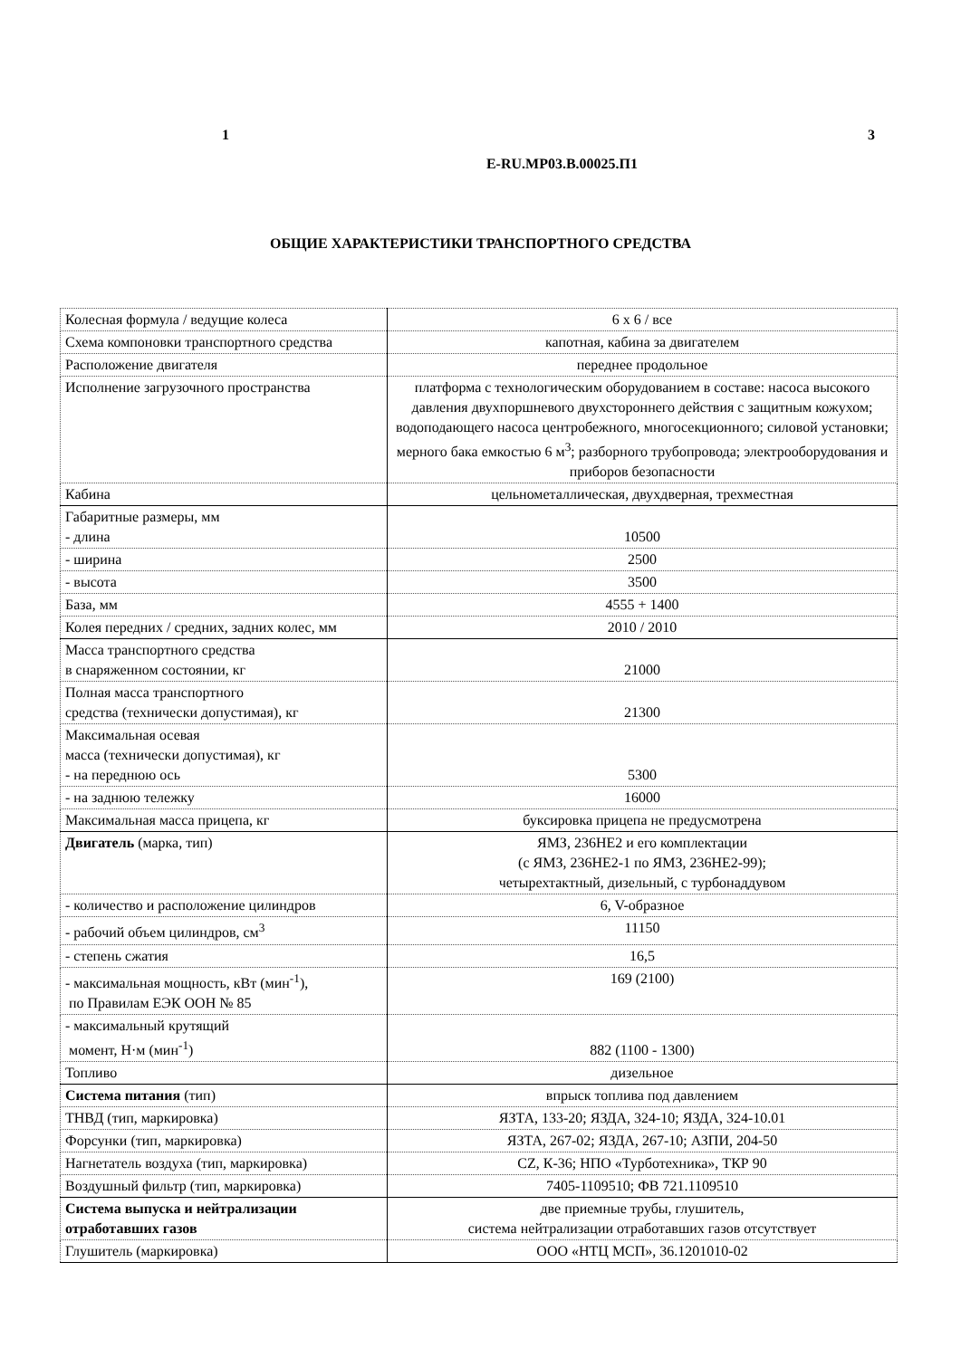1 3
E-RU.MP03.B.00025.П1
ОБЩИЕ ХАРАКТЕРИСТИКИ ТРАНСПОРТНОГО СРЕДСТВА
| Колесная формула / ведущие колеса | 6 x 6 / все |
| Схема компоновки транспортного средства | капотная, кабина за двигателем |
| Расположение двигателя | переднее продольное |
| Исполнение загрузочного пространства | платформа с технологическим оборудованием в составе: насоса высокого давления двухпоршневого двухстороннего действия с защитным кожухом; водоподающего насоса центробежного, многосекционного; силовой установки; мерного бака емкостью 6 м<sup>3</sup>; разборного трубопровода; электрооборудования и приборов безопасности |
| Кабина | цельнометаллическая, двухдверная, трехместная |
| Габаритные размеры, мм - длина | 10500 |
| - ширина | 2500 |
| - высота | 3500 |
| База, мм | 4555 + 1400 |
| Колея передних / средних, задних колес, мм | 2010 / 2010 |
| Масса транспортного средства в снаряженном состоянии, кг | 21000 |
| Полная масса транспортного средства (технически допустимая), кг | 21300 |
| Максимальная осевая масса (технически допустимая), кг - на переднюю ось | 5300 |
| - на заднюю тележку | 16000 |
| Максимальная масса прицепа, кг | буксировка прицепа не предусмотрена |
| Двигатель (марка, тип) | ЯМЗ, 236НЕ2 и его комплектации (с ЯМЗ, 236НЕ2-1 по ЯМЗ, 236НЕ2-99); четырехтактный, дизельный, с турбонаддувом |
| - количество и расположение цилиндров | 6, V-образное |
| - рабочий объем цилиндров, см<sup>3</sup> | 11150 |
| - степень сжатия | 16,5 |
| - максимальная мощность, кВт (мин<sup>-1</sup>), по Правилам ЕЭК ООН № 85 | 169 (2100) |
| - максимальный крутящий момент, Н·м (мин<sup>-1</sup>) | 882 (1100 - 1300) |
| Топливо | дизельное |
| Система питания (тип) | впрыск топлива под давлением |
| ТНВД (тип, маркировка) | ЯЗТА, 133-20; ЯЗДА, 324-10; ЯЗДА, 324-10.01 |
| Форсунки (тип, маркировка) | ЯЗТА, 267-02; ЯЗДА, 267-10; АЗПИ, 204-50 |
| Нагнетатель воздуха (тип, маркировка) | CZ, К-36; НПО «Турботехника», ТКР 90 |
| Воздушный фильтр (тип, маркировка) | 7405-1109510; ФВ 721.1109510 |
| Система выпуска и нейтрализации отработавших газов | две приемные трубы, глушитель, система нейтрализации отработавших газов отсутствует |
| Глушитель (маркировка) | ООО «НТЦ МСП», 36.1201010-02 |